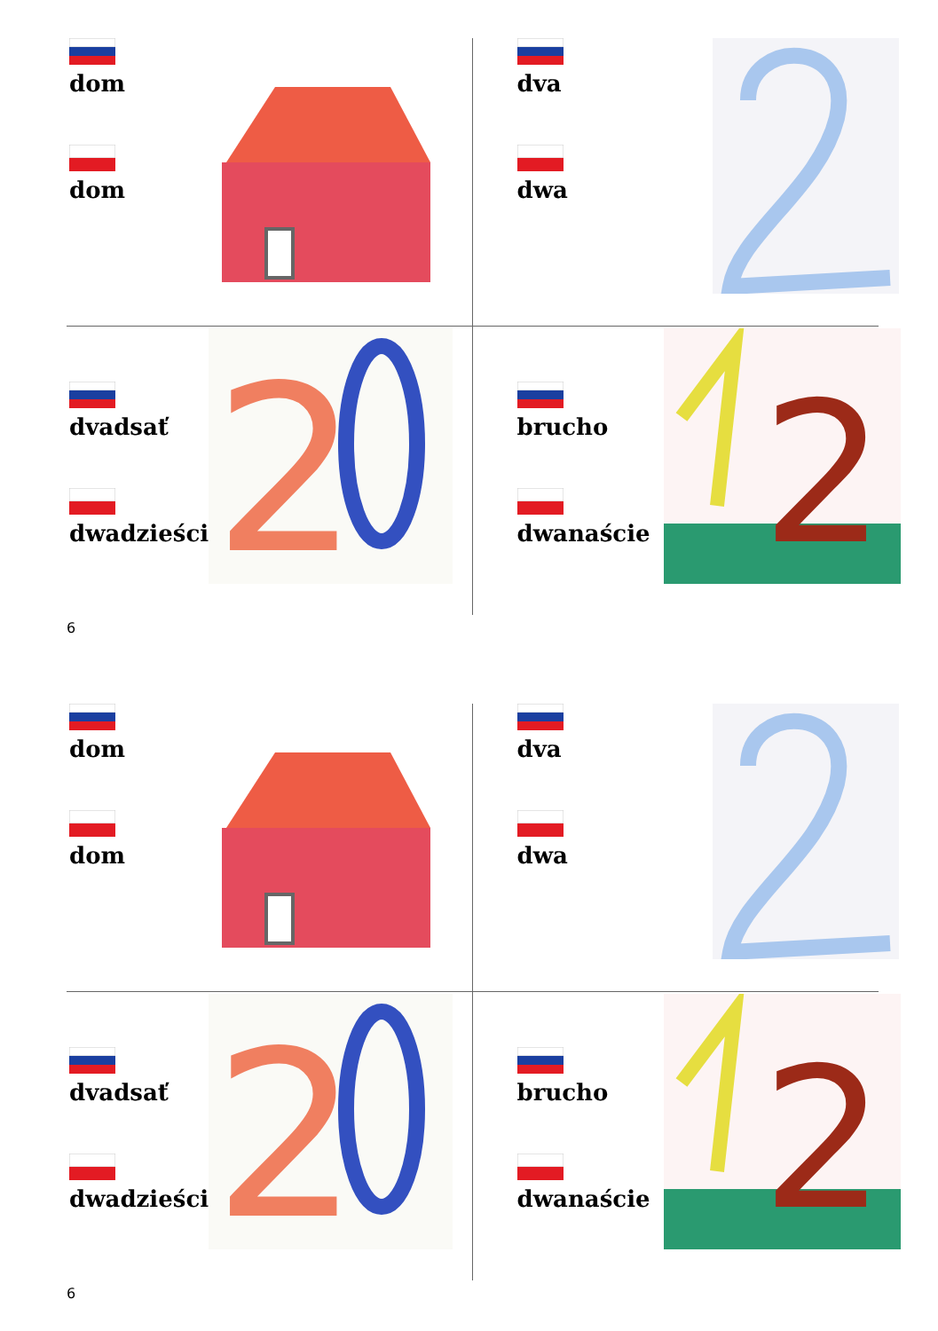dom
dom
dva
dwa
dvadsať
dwadzieścia
2
brucho
dwanaście
2
6
dom
dom
dva
dwa
dvadsať
dwadzieścia
2
brucho
dwanaście
2
6